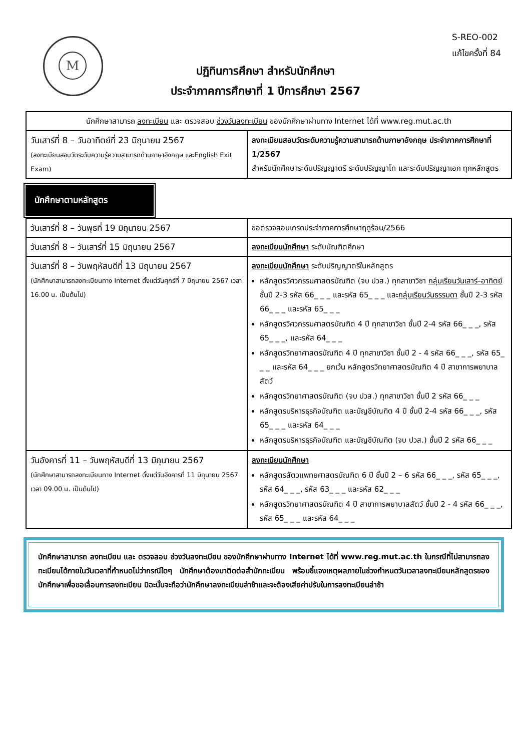S-REO-002
แก้ไขครั้งที่ 84
M
ปฏิทินการศึกษา สำหรับนักศึกษา
ประจำภาคการศึกษาที่ 1 ปีการศึกษา 2567
| นักศึกษาสามารถ ลงทะเบียน และ ตรวจสอบ ช่วงวันลงทะเบียน ของนักศึกษาผ่านทาง Internet ได้ที่ www.reg.mut.ac.th | |
| วันเสาร์ที่ 8 – วันอาทิตย์ที่ 23 มิถุนายน 2567 (ลงทะเบียนสอบวัดระดับความรู้ความสามารถด้านภาษาอังกฤษ และEnglish Exit Exam) | ลงทะเบียนสอบวัดระดับความรู้ความสามารถด้านภาษาอังกฤษ ประจำภาคการศึกษาที่ 1/2567 สำหรับนักศึกษาระดับปริญญาตรี ระดับปริญญาโท และระดับปริญญาเอก ทุกหลักสูตร |
นักศึกษาตามหลักสูตร
| วันเสาร์ที่ 8 – วันพุธที่ 19 มิถุนายน 2567 | ขอตรวจสอบเกรดประจำภาคการศึกษาฤดูร้อน/2566 |
| วันเสาร์ที่ 8 – วันเสาร์ที่ 15 มิถุนายน 2567 | ลงทะเบียนนักศึกษา ระดับบัณฑิตศึกษา |
| วันเสาร์ที่ 8 – วันพฤหัสบดีที่ 13 มิถุนายน 2567 (นักศึกษาสามารถลงทะเบียนทาง Internet ตั้งแต่วันศุกร์ที่ 7 มิถุนายน 2567 เวลา 16.00 น. เป็นต้นไป) | ลงทะเบียนนักศึกษา ระดับปริญญาตรีในหลักสูตร หลักสูตรวิศวกรรมศาสตรบัณฑิต (จบ ปวส.) ทุกสาขาวิชา กลุ่มเรียนวันเสาร์–อาทิตย์ ชั้นปี 2-3 รหัส 66_ _ _ และรหัส 65_ _ _ และ กลุ่มเรียนวันธรรมดา ชั้นปี 2-3 รหัส 66_ _ _ และรหัส 65_ _ _ หลักสูตรวิศวกรรมศาสตรบัณฑิต 4 ปี ทุกสาขาวิชา ชั้นปี 2-4 รหัส 66_ _ _, รหัส 65_ _ _, และรหัส 64_ _ _ หลักสูตรวิทยาศาสตรบัณฑิต 4 ปี ทุกสาขาวิชา ชั้นปี 2 - 4 รหัส 66_ _ _, รหัส 65_ _ _ และรหัส 64_ _ _ ยกเว้น หลักสูตรวิทยาศาสตรบัณฑิต 4 ปี สาขาการพยาบาลสัตว์ หลักสูตรวิทยาศาสตรบัณฑิต (จบ ปวส.) ทุกสาขาวิชา ชั้นปี 2 รหัส 66_ _ _ หลักสูตรบริหารธุรกิจบัณฑิต และบัญชีบัณฑิต 4 ปี ชั้นปี 2-4 รหัส 66_ _ _, รหัส 65_ _ _ และรหัส 64_ _ _ หลักสูตรบริหารธุรกิจบัณฑิต และบัญชีบัณฑิต (จบ ปวส.) ชั้นปี 2 รหัส 66_ _ _ |
| วันอังคารที่ 11 – วันพฤหัสบดีที่ 13 มิถุนายน 2567 (นักศึกษาสามารถลงทะเบียนทาง Internet ตั้งแต่วันอังคารที่ 11 มิถุนายน 2567 เวลา 09.00 น. เป็นต้นไป) | ลงทะเบียนนักศึกษา หลักสูตรสัตวแพทยศาสตรบัณฑิต 6 ปี ชั้นปี 2 – 6 รหัส 66_ _ _, รหัส 65_ _ _, รหัส 64_ _ _, รหัส 63_ _ _ และรหัส 62_ _ _ หลักสูตรวิทยาศาสตรบัณฑิต 4 ปี สาขาการพยาบาลสัตว์ ชั้นปี 2 - 4 รหัส 66_ _ _, รหัส 65_ _ _ และรหัส 64_ _ _ |
นักศึกษาสามารถ ลงทะเบียน และ ตรวจสอบ ช่วงวันลงทะเบียน ของนักศึกษาผ่านทาง Internet ได้ที่ www.reg.mut.ac.th ในกรณีที่ไม่สามารถลงทะเบียนได้ภายในวันเวลาที่กำหนดไม่ว่ากรณีใดๆ นักศึกษาต้องมาติดต่อสำนักทะเบียน พร้อมชี้แจงเหตุผลภายในช่วงกำหนดวันเวลาลงทะเบียนหลักสูตรของนักศึกษาเพื่อขอเลื่อนการลงทะเบียน มิฉะนั้นจะถือว่านักศึกษาลงทะเบียนล่าช้าและจะต้องเสียค่าปรับในการลงทะเบียนล่าช้า